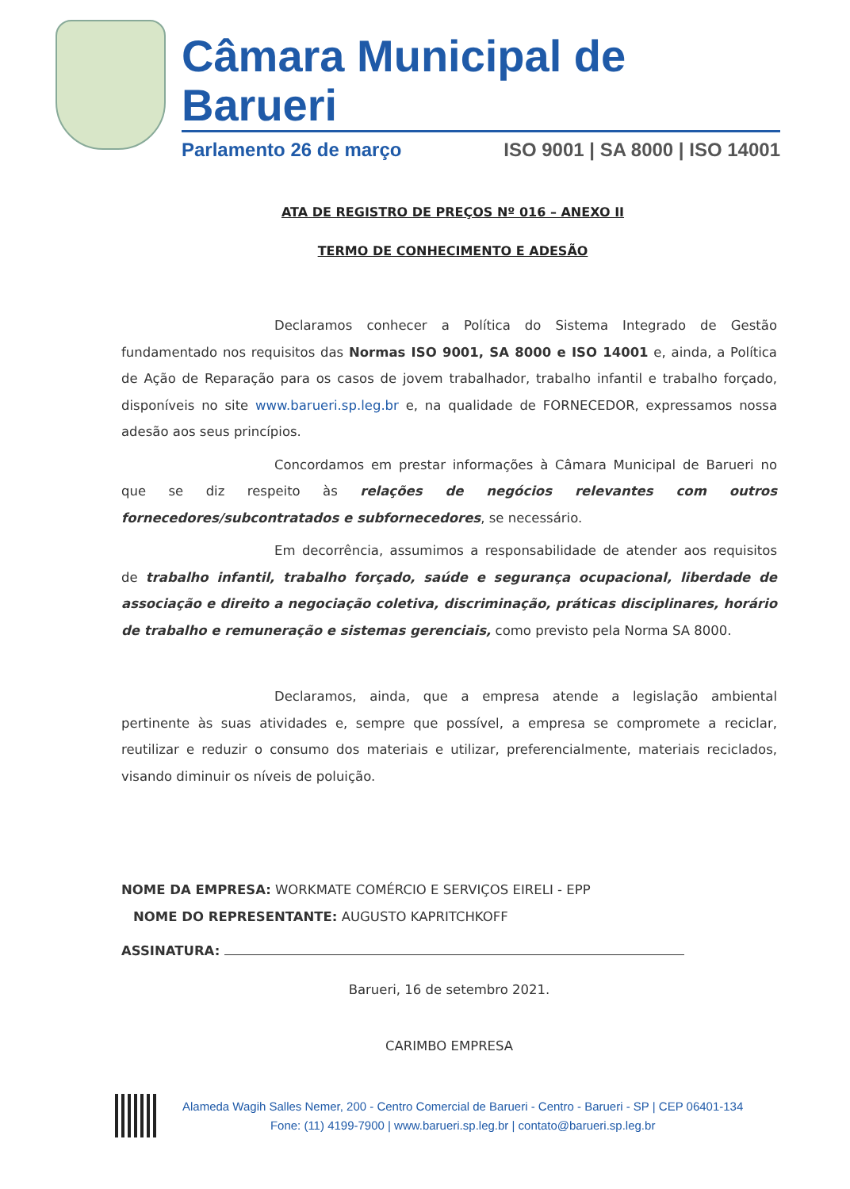Câmara Municipal de Barueri
Parlamento 26 de março ISO 9001 | SA 8000 | ISO 14001
ATA DE REGISTRO DE PREÇOS Nº 016 – ANEXO II
TERMO DE CONHECIMENTO E ADESÃO
Declaramos conhecer a Política do Sistema Integrado de Gestão fundamentado nos requisitos das Normas ISO 9001, SA 8000 e ISO 14001 e, ainda, a Política de Ação de Reparação para os casos de jovem trabalhador, trabalho infantil e trabalho forçado, disponíveis no site www.barueri.sp.leg.br e, na qualidade de FORNECEDOR, expressamos nossa adesão aos seus princípios.
Concordamos em prestar informações à Câmara Municipal de Barueri no que se diz respeito às relações de negócios relevantes com outros fornecedores/subcontratados e subfornecedores, se necessário.
Em decorrência, assumimos a responsabilidade de atender aos requisitos de trabalho infantil, trabalho forçado, saúde e segurança ocupacional, liberdade de associação e direito a negociação coletiva, discriminação, práticas disciplinares, horário de trabalho e remuneração e sistemas gerenciais, como previsto pela Norma SA 8000.
Declaramos, ainda, que a empresa atende a legislação ambiental pertinente às suas atividades e, sempre que possível, a empresa se compromete a reciclar, reutilizar e reduzir o consumo dos materiais e utilizar, preferencialmente, materiais reciclados, visando diminuir os níveis de poluição.
NOME DA EMPRESA: WORKMATE COMÉRCIO E SERVIÇOS EIRELI - EPP
NOME DO REPRESENTANTE: AUGUSTO KAPRITCHKOFF
ASSINATURA:
Barueri, 16 de setembro 2021.
CARIMBO EMPRESA
Alameda Wagih Salles Nemer, 200 - Centro Comercial de Barueri - Centro - Barueri - SP | CEP 06401-134
Fone: (11) 4199-7900 | www.barueri.sp.leg.br | contato@barueri.sp.leg.br